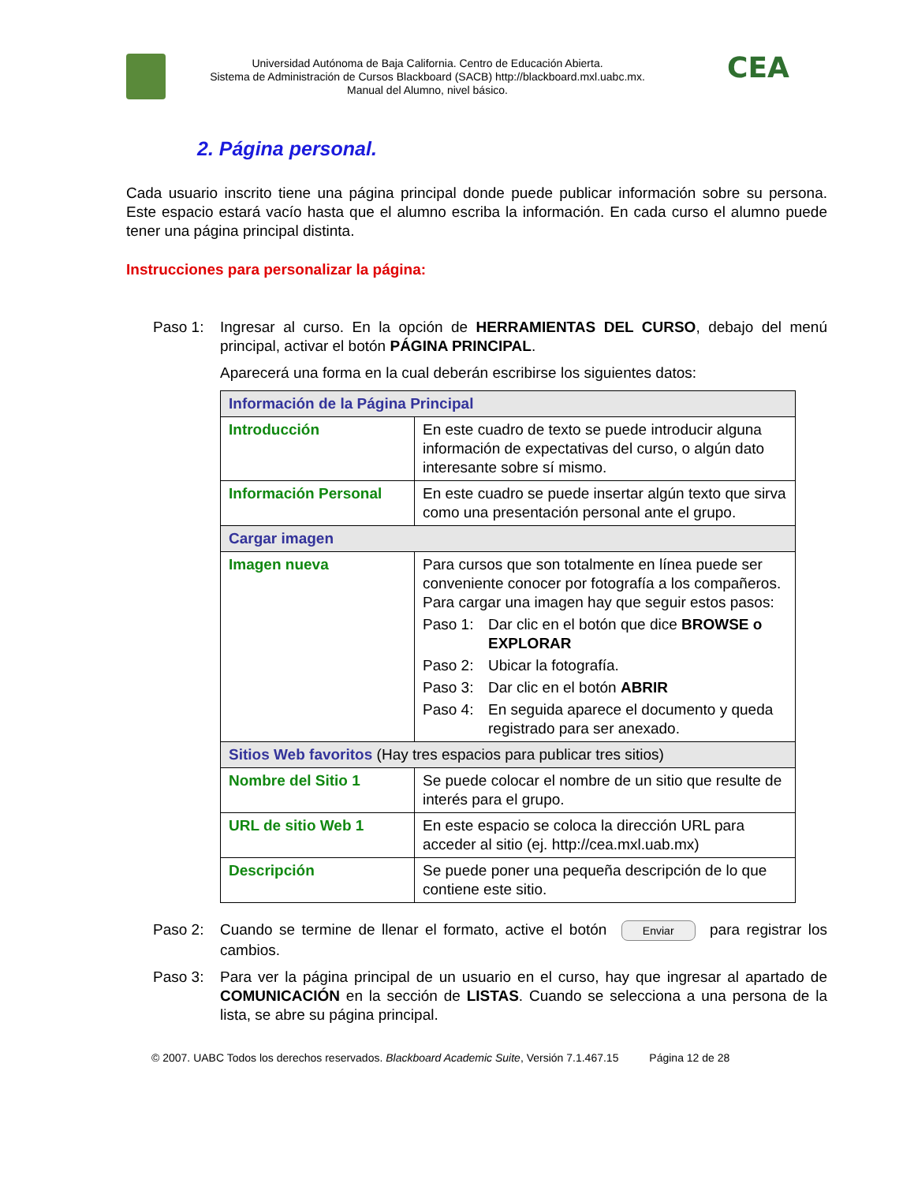Universidad Autónoma de Baja California. Centro de Educación Abierta.
Sistema de Administración de Cursos Blackboard (SACB) http://blackboard.mxl.uabc.mx.
Manual del Alumno, nivel básico.
CEA
2. Página personal.
Cada usuario inscrito tiene una página principal donde puede publicar información sobre su persona. Este espacio estará vacío hasta que el alumno escriba la información. En cada curso el alumno puede tener una página principal distinta.
Instrucciones para personalizar la página:
Paso 1:
Ingresar al curso. En la opción de HERRAMIENTAS DEL CURSO, debajo del menú principal, activar el botón PÁGINA PRINCIPAL.
Aparecerá una forma en la cual deberán escribirse los siguientes datos:
| Información de la Página Principal | |
| Introducción | En este cuadro de texto se puede introducir alguna información de expectativas del curso, o algún dato interesante sobre sí mismo. |
| Información Personal | En este cuadro se puede insertar algún texto que sirva como una presentación personal ante el grupo. |
| Cargar imagen | |
| Imagen nueva | Para cursos que son totalmente en línea puede ser conveniente conocer por fotografía a los compañeros. Para cargar una imagen hay que seguir estos pasos: Paso 1: Dar clic en el botón que dice BROWSE o EXPLORAR Paso 2: Ubicar la fotografía. Paso 3: Dar clic en el botón ABRIR Paso 4: En seguida aparece el documento y queda registrado para ser anexado. |
| Sitios Web favoritos (Hay tres espacios para publicar tres sitios) | |
| Nombre del Sitio 1 | Se puede colocar el nombre de un sitio que resulte de interés para el grupo. |
| URL de sitio Web 1 | En este espacio se coloca la dirección URL para acceder al sitio (ej. http://cea.mxl.uab.mx) |
| Descripción | Se puede poner una pequeña descripción de lo que contiene este sitio. |
Paso 2:
Cuando se termine de llenar el formato, active el botón Enviar para registrar los cambios.
Paso 3:
Para ver la página principal de un usuario en el curso, hay que ingresar al apartado de COMUNICACIÓN en la sección de LISTAS. Cuando se selecciona a una persona de la lista, se abre su página principal.
© 2007. UABC Todos los derechos reservados. Blackboard Academic Suite, Versión 7.1.467.15 Página 12 de 28